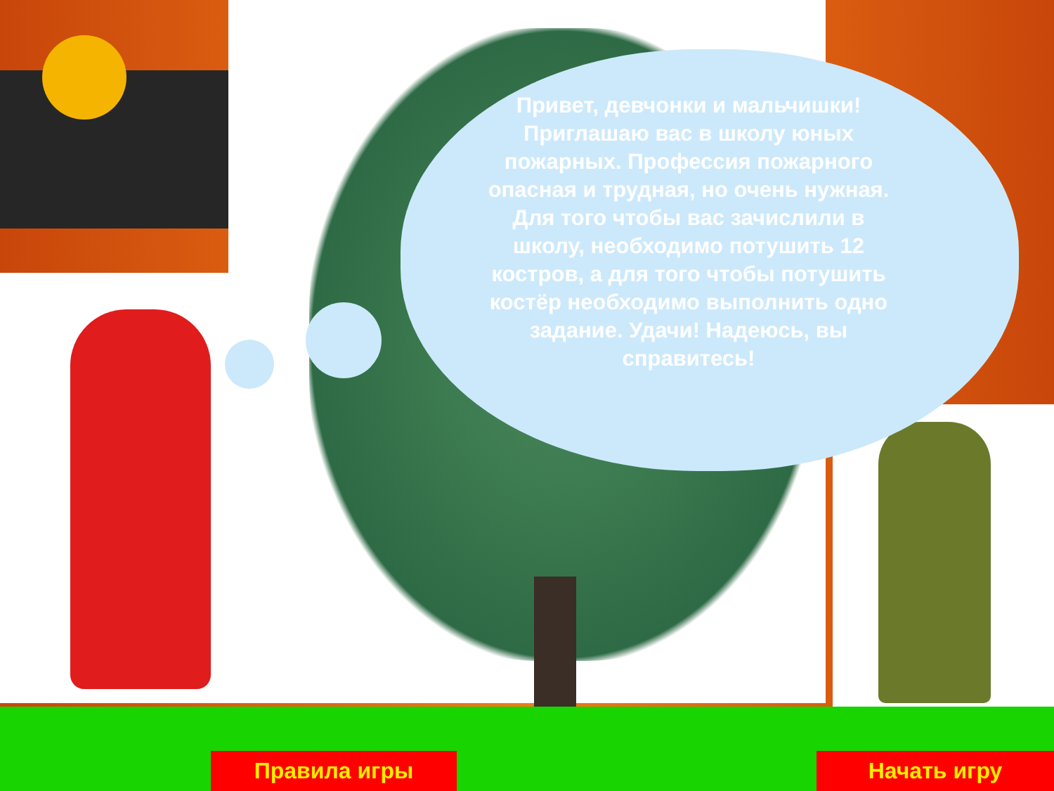Привет, девчонки и мальчишки! Приглашаю вас в школу юных пожарных. Профессия пожарного опасная и трудная, но очень нужная. Для того чтобы вас зачислили в школу, необходимо потушить 12 костров, а для того чтобы потушить костёр необходимо выполнить одно задание. Удачи! Надеюсь, вы справитесь!
Правила игры Начать игру